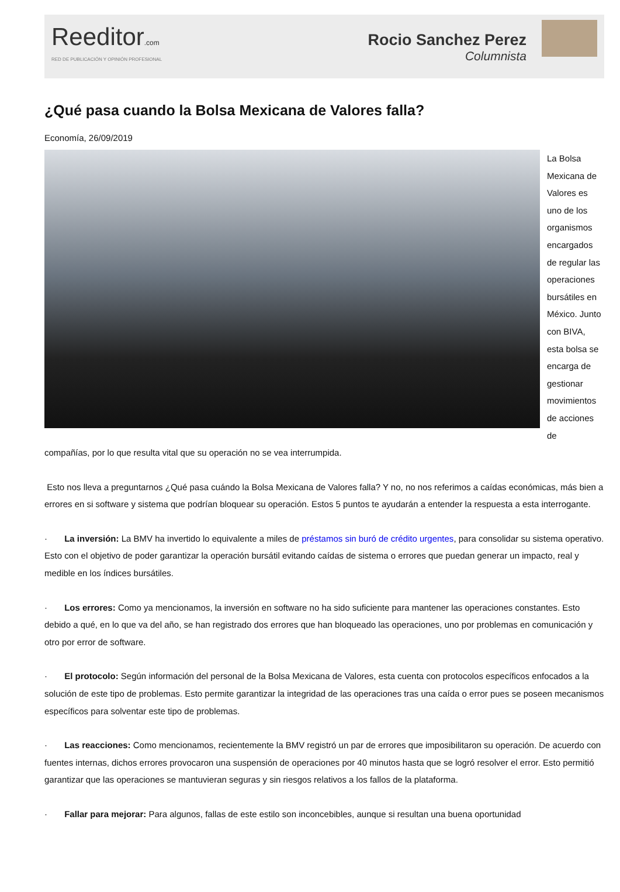Reeditor.com
RED DE PUBLICACIÓN Y OPINIÓN PROFESIONAL
Rocio Sanchez Perez
Columnista
¿Qué pasa cuando la Bolsa Mexicana de Valores falla?
Economía, 26/09/2019
La Bolsa Mexicana de Valores es uno de los organismos encargados de regular las operaciones bursátiles en México. Junto con BIVA, esta bolsa se encarga de gestionar movimientos de acciones de compañías, por lo que resulta vital que su operación no se vea interrumpida.
Esto nos lleva a preguntarnos ¿Qué pasa cuándo la Bolsa Mexicana de Valores falla? Y no, no nos referimos a caídas económicas, más bien a errores en si software y sistema que podrían bloquear su operación. Estos 5 puntos te ayudarán a entender la respuesta a esta interrogante.
· La inversión: La BMV ha invertido lo equivalente a miles de préstamos sin buró de crédito urgentes, para consolidar su sistema operativo. Esto con el objetivo de poder garantizar la operación bursátil evitando caídas de sistema o errores que puedan generar un impacto, real y medible en los índices bursátiles.
· Los errores: Como ya mencionamos, la inversión en software no ha sido suficiente para mantener las operaciones constantes. Esto debido a qué, en lo que va del año, se han registrado dos errores que han bloqueado las operaciones, uno por problemas en comunicación y otro por error de software.
· El protocolo: Según información del personal de la Bolsa Mexicana de Valores, esta cuenta con protocolos específicos enfocados a la solución de este tipo de problemas. Esto permite garantizar la integridad de las operaciones tras una caída o error pues se poseen mecanismos específicos para solventar este tipo de problemas.
· Las reacciones: Como mencionamos, recientemente la BMV registró un par de errores que imposibilitaron su operación. De acuerdo con fuentes internas, dichos errores provocaron una suspensión de operaciones por 40 minutos hasta que se logró resolver el error. Esto permitió garantizar que las operaciones se mantuvieran seguras y sin riesgos relativos a los fallos de la plataforma.
· Fallar para mejorar: Para algunos, fallas de este estilo son inconcebibles, aunque si resultan una buena oportunidad